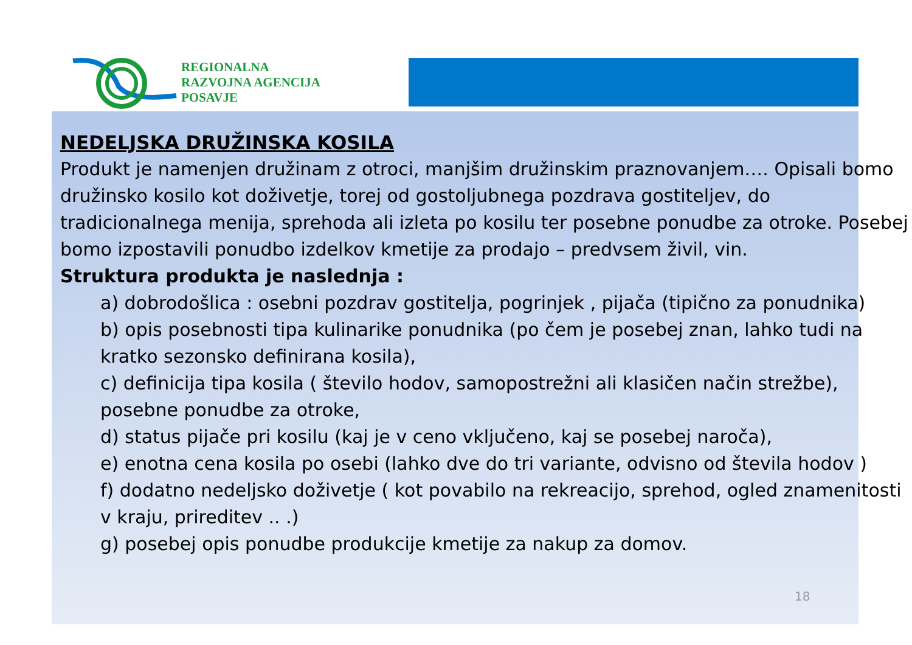REGIONALNA
RAZVOJNA AGENCIJA
POSAVJE
NEDELJSKA DRUŽINSKA KOSILA
Produkt je namenjen družinam z otroci, manjšim družinskim praznovanjem…. Opisali bomo družinsko kosilo kot doživetje, torej od gostoljubnega pozdrava gostiteljev, do tradicionalnega menija, sprehoda ali izleta po kosilu ter posebne ponudbe za otroke. Posebej bomo izpostavili ponudbo izdelkov kmetije za prodajo – predvsem živil, vin.
Struktura produkta je naslednja :
a) dobrodošlica : osebni pozdrav gostitelja, pogrinjek , pijača (tipično za ponudnika)
b) opis posebnosti tipa kulinarike ponudnika (po čem je posebej znan, lahko tudi na kratko sezonsko definirana kosila),
c) definicija tipa kosila ( število hodov, samopostrežni ali klasičen način strežbe), posebne ponudbe za otroke,
d) status pijače pri kosilu (kaj je v ceno vključeno, kaj se posebej naroča),
e) enotna cena kosila po osebi (lahko dve do tri variante, odvisno od števila hodov )
f) dodatno nedeljsko doživetje ( kot povabilo na rekreacijo, sprehod, ogled znamenitosti v kraju, prireditev .. .)
g) posebej opis ponudbe produkcije kmetije za nakup za domov.
18